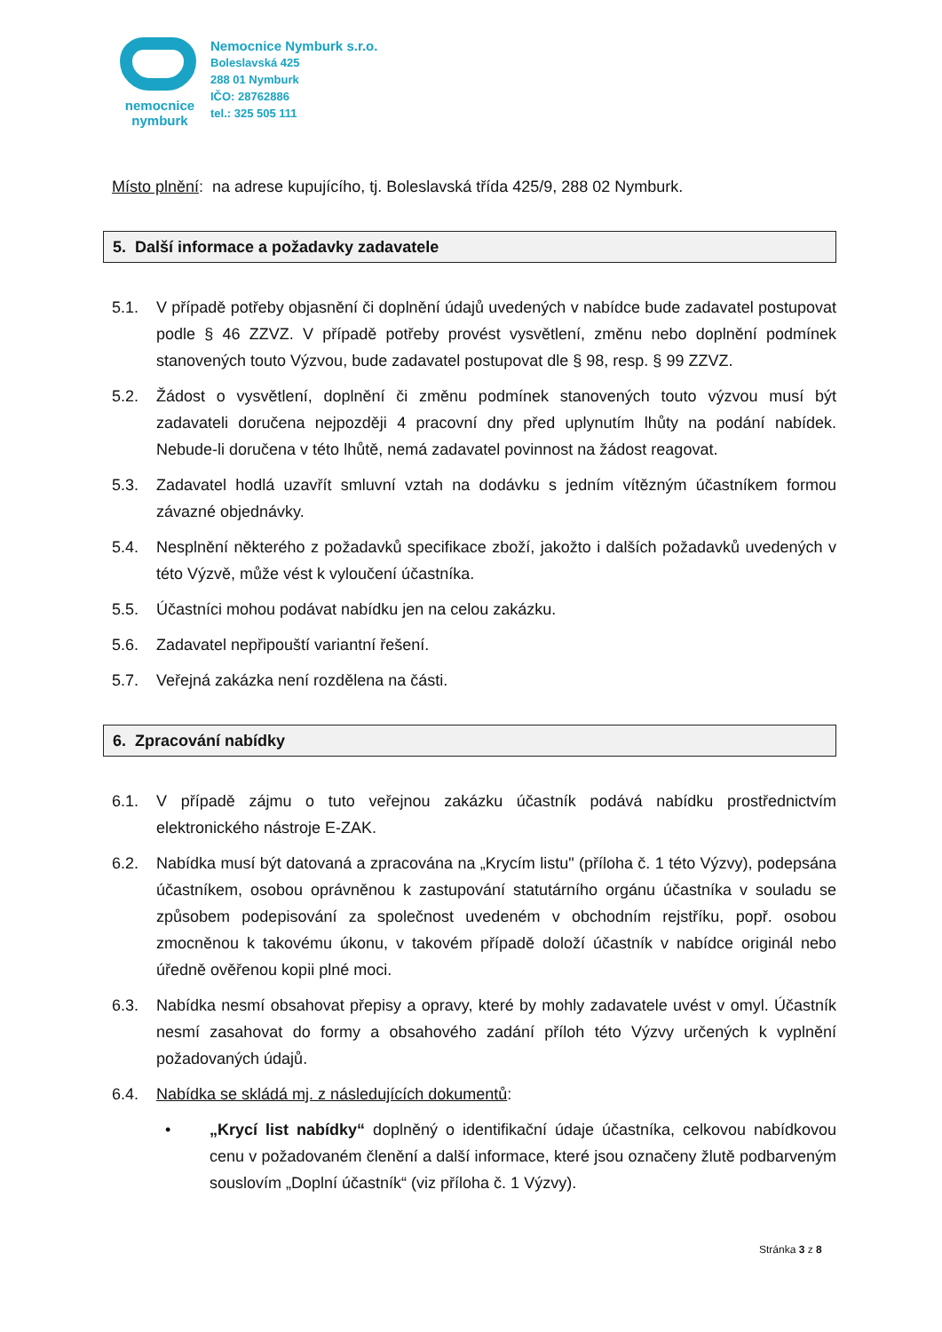nemocnice
nymburk
Nemocnice Nymburk s.r.o.
Boleslavská 425
288 01 Nymburk
IČO: 28762886
tel.: 325 505 111
Místo plnění: na adrese kupujícího, tj. Boleslavská třída 425/9, 288 02 Nymburk.
5. Další informace a požadavky zadavatele
5.1. V případě potřeby objasnění či doplnění údajů uvedených v nabídce bude zadavatel postupovat podle § 46 ZZVZ. V případě potřeby provést vysvětlení, změnu nebo doplnění podmínek stanovených touto Výzvou, bude zadavatel postupovat dle § 98, resp. § 99 ZZVZ.
5.2. Žádost o vysvětlení, doplnění či změnu podmínek stanovených touto výzvou musí být zadavateli doručena nejpozději 4 pracovní dny před uplynutím lhůty na podání nabídek. Nebude-li doručena v této lhůtě, nemá zadavatel povinnost na žádost reagovat.
5.3. Zadavatel hodlá uzavřít smluvní vztah na dodávku s jedním vítězným účastníkem formou závazné objednávky.
5.4. Nesplnění některého z požadavků specifikace zboží, jakožto i dalších požadavků uvedených v této Výzvě, může vést k vyloučení účastníka.
5.5. Účastníci mohou podávat nabídku jen na celou zakázku.
5.6. Zadavatel nepřipouští variantní řešení.
5.7. Veřejná zakázka není rozdělena na části.
6. Zpracování nabídky
6.1. V případě zájmu o tuto veřejnou zakázku účastník podává nabídku prostřednictvím elektronického nástroje E-ZAK.
6.2. Nabídka musí být datovaná a zpracována na „Krycím listu" (příloha č. 1 této Výzvy), podepsána účastníkem, osobou oprávněnou k zastupování statutárního orgánu účastníka v souladu se způsobem podepisování za společnost uvedeném v obchodním rejstříku, popř. osobou zmocněnou k takovému úkonu, v takovém případě doloží účastník v nabídce originál nebo úředně ověřenou kopii plné moci.
6.3. Nabídka nesmí obsahovat přepisy a opravy, které by mohly zadavatele uvést v omyl. Účastník nesmí zasahovat do formy a obsahového zadání příloh této Výzvy určených k vyplnění požadovaných údajů.
6.4. Nabídka se skládá mj. z následujících dokumentů:
• „Krycí list nabídky“ doplněný o identifikační údaje účastníka, celkovou nabídkovou cenu v požadovaném členění a další informace, které jsou označeny žlutě podbarveným souslovím „Doplní účastník“ (viz příloha č. 1 Výzvy).
Stránka 3 z 8